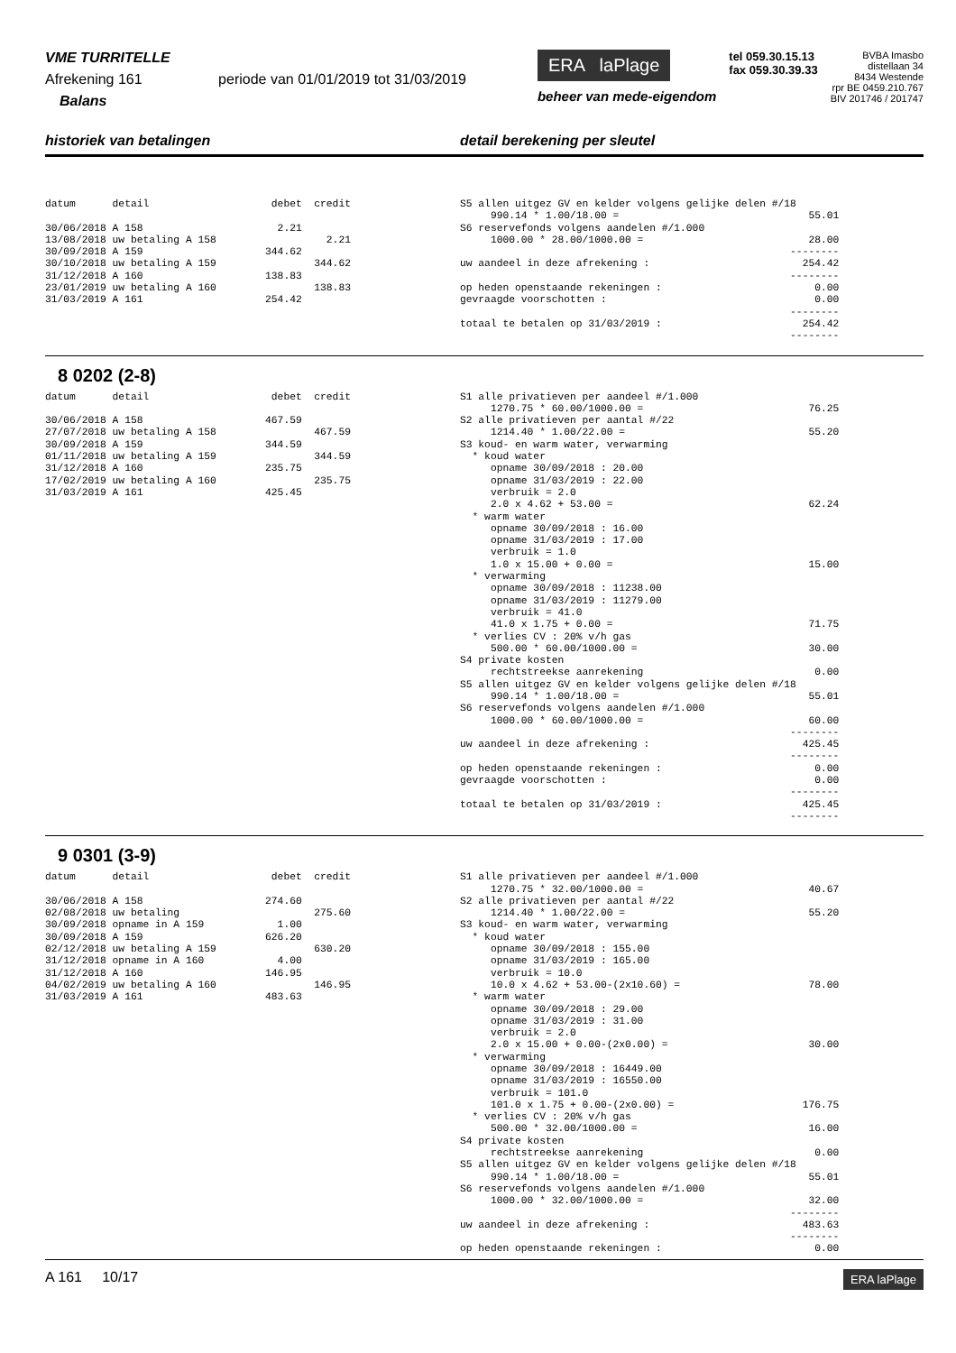VME TURRITELLE
Afrekening 161 periode van 01/01/2019 tot 31/03/2019
Balans
ERA laPlage
beheer van mede-eigendom
tel 059.30.15.13
fax 059.30.39.33
BVBA Imasbo
distellaan 34
8434 Westende
rpr BE 0459.210.767
BIV 201746 / 201747
historiek van betalingen detail berekening per sleutel
datum      detail                    debet  credit

30/06/2018 A 158                      2.21
13/08/2018 uw betaling A 158                  2.21
30/09/2018 A 159                    344.62
30/10/2018 uw betaling A 159                344.62
31/12/2018 A 160                    138.83
23/01/2019 uw betaling A 160                138.83
31/03/2019 A 161                    254.42
S5 allen uitgez GV en kelder volgens gelijke delen #/18
     990.14 * 1.00/18.00 =                               55.01
S6 reservefonds volgens aandelen #/1.000
     1000.00 * 28.00/1000.00 =                           28.00
                                                      --------
uw aandeel in deze afrekening :                         254.42
                                                      --------
op heden openstaande rekeningen :                         0.00
gevraagde voorschotten :                                  0.00
                                                      --------
totaal te betalen op 31/03/2019 :                       254.42
                                                      --------
8 0202 (2-8)
datum      detail                    debet  credit

30/06/2018 A 158                    467.59
27/07/2018 uw betaling A 158                467.59
30/09/2018 A 159                    344.59
01/11/2018 uw betaling A 159                344.59
31/12/2018 A 160                    235.75
17/02/2019 uw betaling A 160                235.75
31/03/2019 A 161                    425.45
S1 alle privatieven per aandeel #/1.000
     1270.75 * 60.00/1000.00 =                           76.25
S2 alle privatieven per aantal #/22
     1214.40 * 1.00/22.00 =                              55.20
S3 koud- en warm water, verwarming
  * koud water
     opname 30/09/2018 : 20.00
     opname 31/03/2019 : 22.00
     verbruik = 2.0
     2.0 x 4.62 + 53.00 =                                62.24
  * warm water
     opname 30/09/2018 : 16.00
     opname 31/03/2019 : 17.00
     verbruik = 1.0
     1.0 x 15.00 + 0.00 =                                15.00
  * verwarming
     opname 30/09/2018 : 11238.00
     opname 31/03/2019 : 11279.00
     verbruik = 41.0
     41.0 x 1.75 + 0.00 =                                71.75
  * verlies CV : 20% v/h gas
     500.00 * 60.00/1000.00 =                            30.00
S4 private kosten
     rechtstreekse aanrekening                            0.00
S5 allen uitgez GV en kelder volgens gelijke delen #/18
     990.14 * 1.00/18.00 =                               55.01
S6 reservefonds volgens aandelen #/1.000
     1000.00 * 60.00/1000.00 =                           60.00
                                                      --------
uw aandeel in deze afrekening :                         425.45
                                                      --------
op heden openstaande rekeningen :                         0.00
gevraagde voorschotten :                                  0.00
                                                      --------
totaal te betalen op 31/03/2019 :                       425.45
                                                      --------
9 0301 (3-9)
datum      detail                    debet  credit

30/06/2018 A 158                    274.60
02/08/2018 uw betaling                      275.60
30/09/2018 opname in A 159            1.00
30/09/2018 A 159                    626.20
02/12/2018 uw betaling A 159                630.20
31/12/2018 opname in A 160            4.00
31/12/2018 A 160                    146.95
04/02/2019 uw betaling A 160                146.95
31/03/2019 A 161                    483.63
S1 alle privatieven per aandeel #/1.000
     1270.75 * 32.00/1000.00 =                           40.67
S2 alle privatieven per aantal #/22
     1214.40 * 1.00/22.00 =                              55.20
S3 koud- en warm water, verwarming
  * koud water
     opname 30/09/2018 : 155.00
     opname 31/03/2019 : 165.00
     verbruik = 10.0
     10.0 x 4.62 + 53.00-(2x10.60) =                     78.00
  * warm water
     opname 30/09/2018 : 29.00
     opname 31/03/2019 : 31.00
     verbruik = 2.0
     2.0 x 15.00 + 0.00-(2x0.00) =                       30.00
  * verwarming
     opname 30/09/2018 : 16449.00
     opname 31/03/2019 : 16550.00
     verbruik = 101.0
     101.0 x 1.75 + 0.00-(2x0.00) =                     176.75
  * verlies CV : 20% v/h gas
     500.00 * 32.00/1000.00 =                            16.00
S4 private kosten
     rechtstreekse aanrekening                            0.00
S5 allen uitgez GV en kelder volgens gelijke delen #/18
     990.14 * 1.00/18.00 =                               55.01
S6 reservefonds volgens aandelen #/1.000
     1000.00 * 32.00/1000.00 =                           32.00
                                                      --------
uw aandeel in deze afrekening :                         483.63
                                                      --------
op heden openstaande rekeningen :                         0.00
A 161 10/17
ERA laPlage